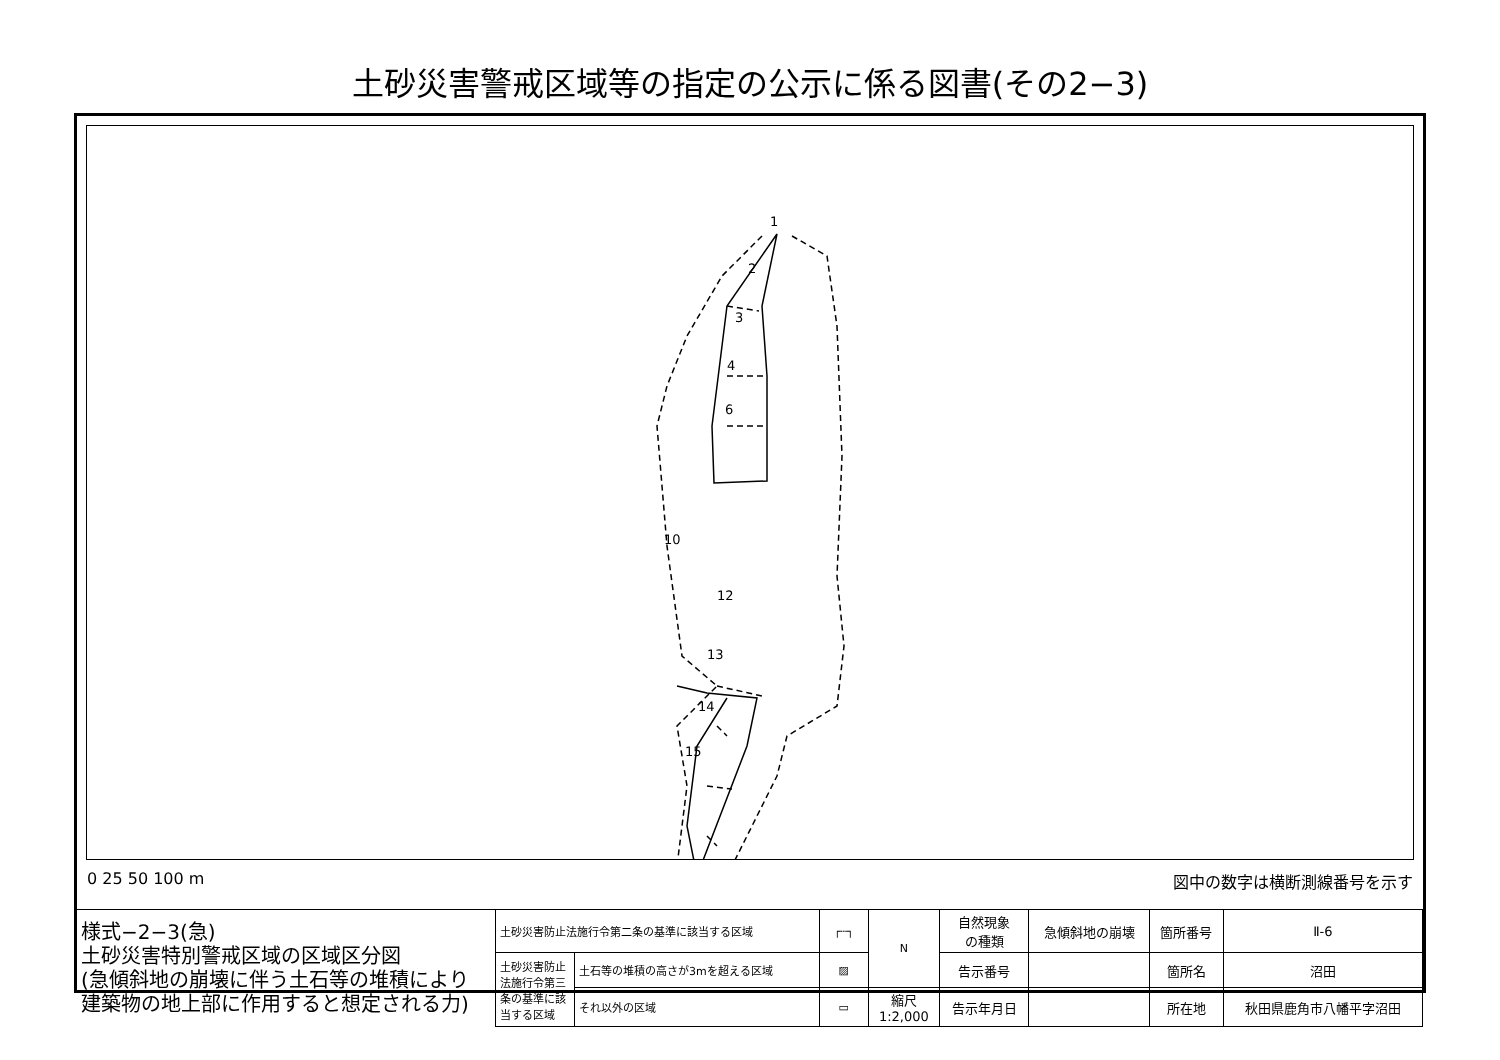土砂災害警戒区域等の指定の公示に係る図書(その2−3)
1
2
3
4
6
10
12
13
14
15
0 25 50 100 m 図中の数字は横断測線番号を示す
| 様式−2−3(急) 土砂災害特別警戒区域の区域区分図 (急傾斜地の崩壊に伴う土石等の堆積により 建築物の地上部に作用すると想定される力) | 土砂災害防止法施行令第二条の基準に該当する区域 | | ┌┄┐ | N | 自然現象 の種類 | 急傾斜地の崩壊 | 箇所番号 | Ⅱ-6 |
| | 土砂災害防止法施行令第三条の基準に該当する区域 | 土石等の堆積の高さが3mを超える区域 | ▨ | | 告示番号 | | 箇所名 | 沼田 |
| | | それ以外の区域 | ▭ | 縮尺 1:2,000 | 告示年月日 | | 所在地 | 秋田県鹿角市八幡平字沼田 |